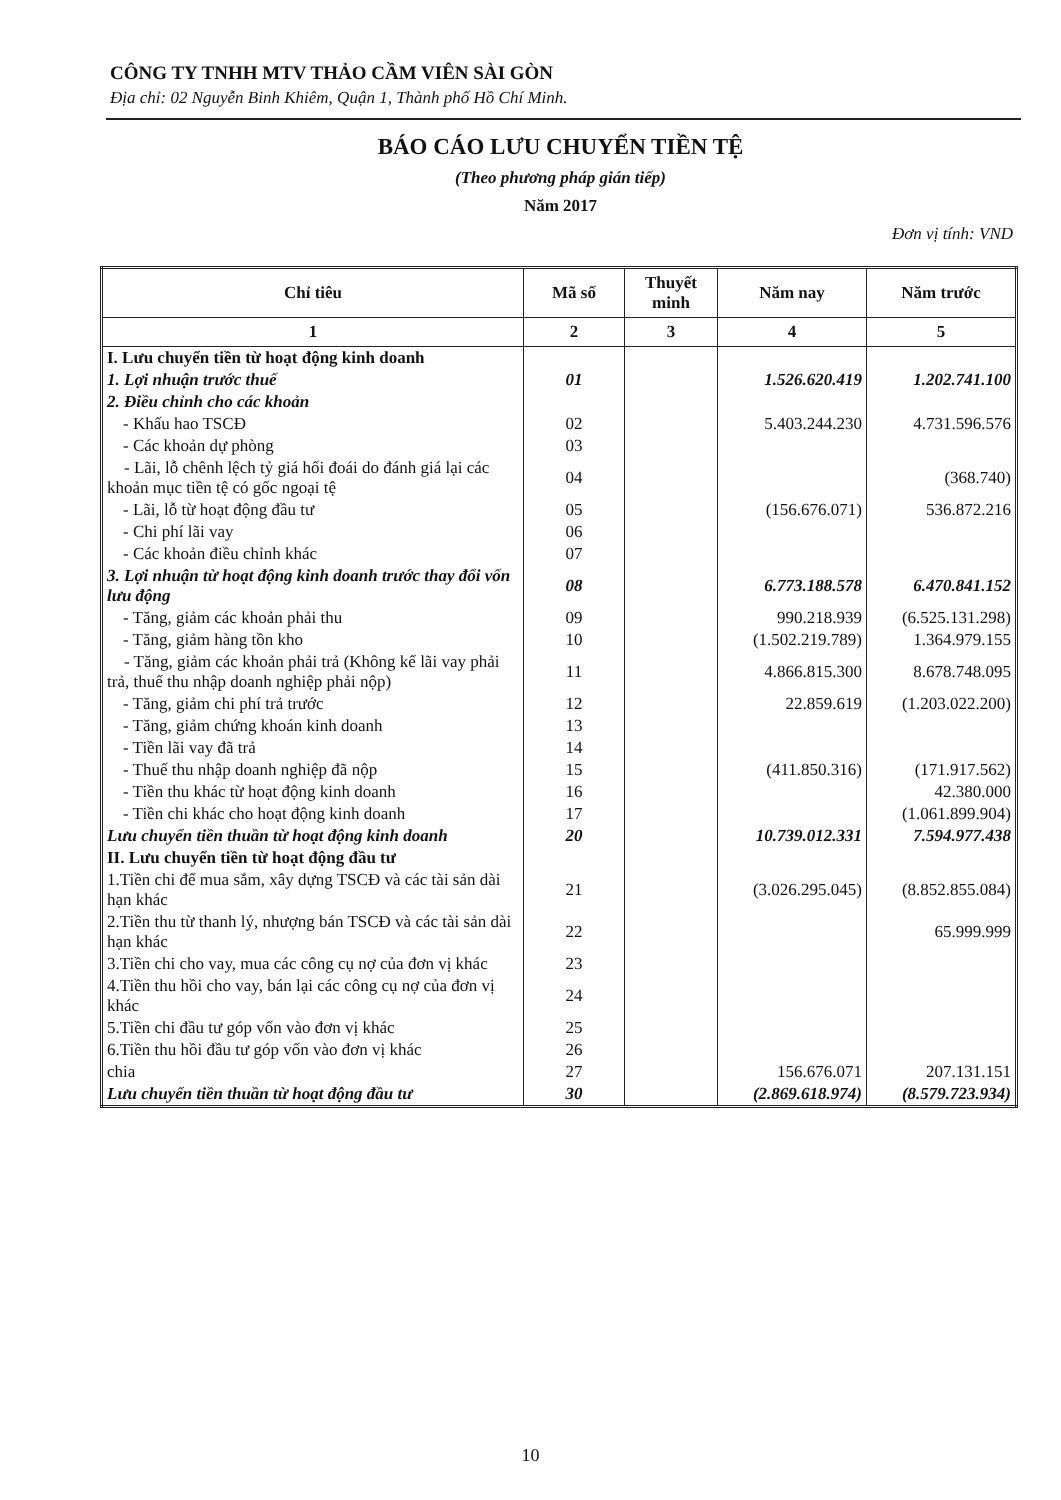CÔNG TY TNHH MTV THẢO CẦM VIÊN SÀI GÒN
Địa chỉ: 02 Nguyễn Binh Khiêm, Quận 1, Thành phố Hồ Chí Minh.
BÁO CÁO LƯU CHUYỂN TIỀN TỆ
(Theo phương pháp gián tiếp)
Năm 2017
Đơn vị tính: VND
| Chỉ tiêu | Mã số | Thuyết minh | Năm nay | Năm trước |
| --- | --- | --- | --- | --- |
| 1 | 2 | 3 | 4 | 5 |
| I. Lưu chuyển tiền từ hoạt động kinh doanh | | | | |
| 1. Lợi nhuận trước thuế | 01 | | 1.526.620.419 | 1.202.741.100 |
| 2. Điều chỉnh cho các khoản | | | | |
| - Khấu hao TSCĐ | 02 | | 5.403.244.230 | 4.731.596.576 |
| - Các khoản dự phòng | 03 | | | |
| - Lãi, lỗ chênh lệch tỷ giá hối đoái do đánh giá lại các khoản mục tiền tệ có gốc ngoại tệ | 04 | | | (368.740) |
| - Lãi, lỗ từ hoạt động đầu tư | 05 | | (156.676.071) | 536.872.216 |
| - Chi phí lãi vay | 06 | | | |
| - Các khoản điều chỉnh khác | 07 | | | |
| 3. Lợi nhuận từ hoạt động kinh doanh trước thay đổi vốn lưu động | 08 | | 6.773.188.578 | 6.470.841.152 |
| - Tăng, giảm các khoản phải thu | 09 | | 990.218.939 | (6.525.131.298) |
| - Tăng, giảm hàng tồn kho | 10 | | (1.502.219.789) | 1.364.979.155 |
| - Tăng, giảm các khoản phải trả (Không kể lãi vay phải trả, thuế thu nhập doanh nghiệp phải nộp) | 11 | | 4.866.815.300 | 8.678.748.095 |
| - Tăng, giảm chi phí trả trước | 12 | | 22.859.619 | (1.203.022.200) |
| - Tăng, giảm chứng khoán kinh doanh | 13 | | | |
| - Tiền lãi vay đã trả | 14 | | | |
| - Thuế thu nhập doanh nghiệp đã nộp | 15 | | (411.850.316) | (171.917.562) |
| - Tiền thu khác từ hoạt động kinh doanh | 16 | | | 42.380.000 |
| - Tiền chi khác cho hoạt động kinh doanh | 17 | | | (1.061.899.904) |
| Lưu chuyển tiền thuần từ hoạt động kinh doanh | 20 | | 10.739.012.331 | 7.594.977.438 |
| II. Lưu chuyển tiền từ hoạt động đầu tư | | | | |
| 1.Tiền chi để mua sắm, xây dựng TSCĐ và các tài sản dài hạn khác | 21 | | (3.026.295.045) | (8.852.855.084) |
| 2.Tiền thu từ thanh lý, nhượng bán TSCĐ và các tài sản dài hạn khác | 22 | | | 65.999.999 |
| 3.Tiền chi cho vay, mua các công cụ nợ của đơn vị khác | 23 | | | |
| 4.Tiền thu hồi cho vay, bán lại các công cụ nợ của đơn vị khác | 24 | | | |
| 5.Tiền chi đầu tư góp vốn vào đơn vị khác | 25 | | | |
| 6.Tiền thu hồi đầu tư góp vốn vào đơn vị khác | 26 | | | |
| chia | 27 | | 156.676.071 | 207.131.151 |
| Lưu chuyển tiền thuần từ hoạt động đầu tư | 30 | | (2.869.618.974) | (8.579.723.934) |
10